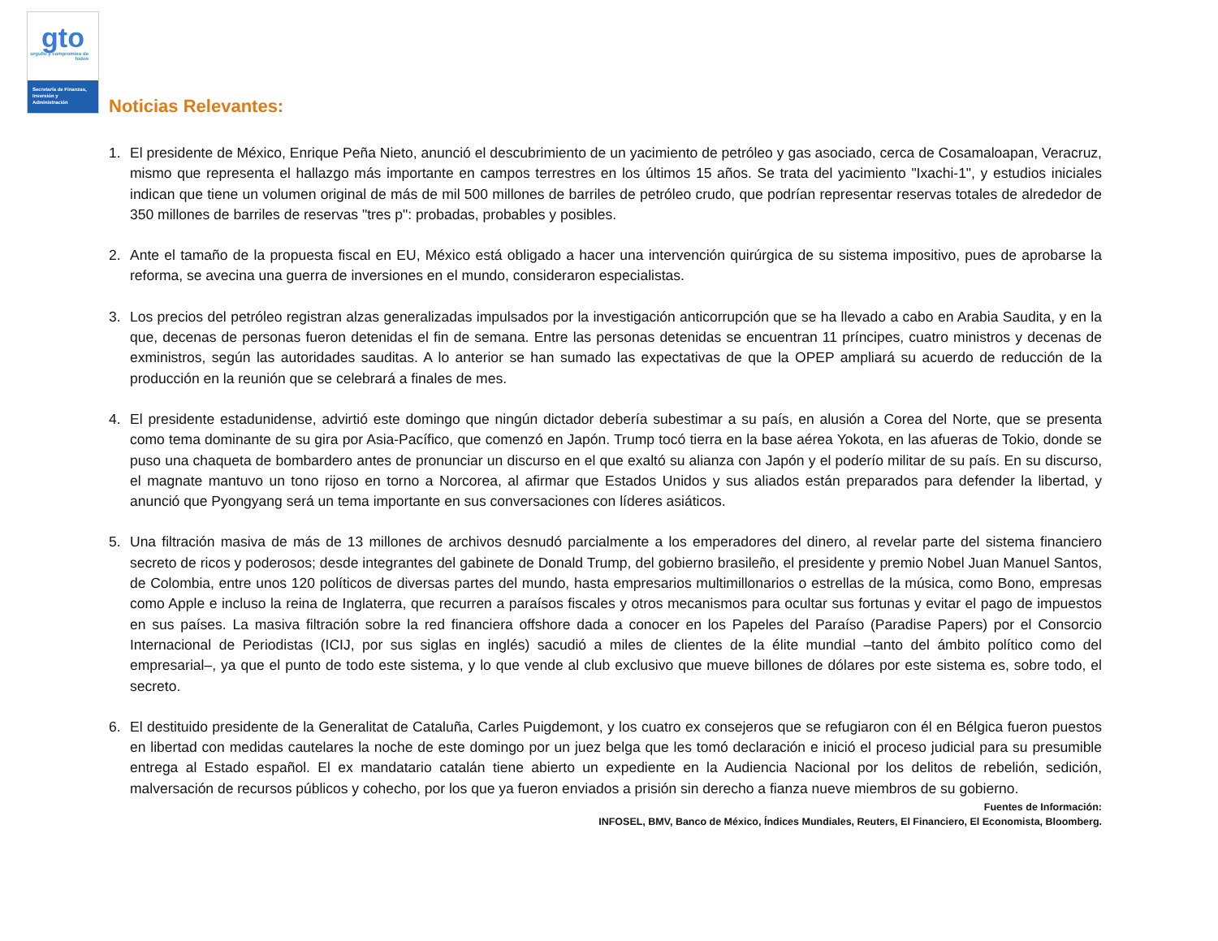gto
orgullo y compromiso de todos
Secretaría de Finanzas, Inversión y Administración
Noticias Relevantes:
1. El presidente de México, Enrique Peña Nieto, anunció el descubrimiento de un yacimiento de petróleo y gas asociado, cerca de Cosamaloapan, Veracruz, mismo que representa el hallazgo más importante en campos terrestres en los últimos 15 años. Se trata del yacimiento "Ixachi-1", y estudios iniciales indican que tiene un volumen original de más de mil 500 millones de barriles de petróleo crudo, que podrían representar reservas totales de alrededor de 350 millones de barriles de reservas "tres p": probadas, probables y posibles.
2. Ante el tamaño de la propuesta fiscal en EU, México está obligado a hacer una intervención quirúrgica de su sistema impositivo, pues de aprobarse la reforma, se avecina una guerra de inversiones en el mundo, consideraron especialistas.
3. Los precios del petróleo registran alzas generalizadas impulsados por la investigación anticorrupción que se ha llevado a cabo en Arabia Saudita, y en la que, decenas de personas fueron detenidas el fin de semana. Entre las personas detenidas se encuentran 11 príncipes, cuatro ministros y decenas de exministros, según las autoridades sauditas. A lo anterior se han sumado las expectativas de que la OPEP ampliará su acuerdo de reducción de la producción en la reunión que se celebrará a finales de mes.
4. El presidente estadunidense, advirtió este domingo que ningún dictador debería subestimar a su país, en alusión a Corea del Norte, que se presenta como tema dominante de su gira por Asia-Pacífico, que comenzó en Japón. Trump tocó tierra en la base aérea Yokota, en las afueras de Tokio, donde se puso una chaqueta de bombardero antes de pronunciar un discurso en el que exaltó su alianza con Japón y el poderío militar de su país. En su discurso, el magnate mantuvo un tono rijoso en torno a Norcorea, al afirmar que Estados Unidos y sus aliados están preparados para defender la libertad, y anunció que Pyongyang será un tema importante en sus conversaciones con líderes asiáticos.
5. Una filtración masiva de más de 13 millones de archivos desnudó parcialmente a los emperadores del dinero, al revelar parte del sistema financiero secreto de ricos y poderosos; desde integrantes del gabinete de Donald Trump, del gobierno brasileño, el presidente y premio Nobel Juan Manuel Santos, de Colombia, entre unos 120 políticos de diversas partes del mundo, hasta empresarios multimillonarios o estrellas de la música, como Bono, empresas como Apple e incluso la reina de Inglaterra, que recurren a paraísos fiscales y otros mecanismos para ocultar sus fortunas y evitar el pago de impuestos en sus países. La masiva filtración sobre la red financiera offshore dada a conocer en los Papeles del Paraíso (Paradise Papers) por el Consorcio Internacional de Periodistas (ICIJ, por sus siglas en inglés) sacudió a miles de clientes de la élite mundial –tanto del ámbito político como del empresarial–, ya que el punto de todo este sistema, y lo que vende al club exclusivo que mueve billones de dólares por este sistema es, sobre todo, el secreto.
6. El destituido presidente de la Generalitat de Cataluña, Carles Puigdemont, y los cuatro ex consejeros que se refugiaron con él en Bélgica fueron puestos en libertad con medidas cautelares la noche de este domingo por un juez belga que les tomó declaración e inició el proceso judicial para su presumible entrega al Estado español. El ex mandatario catalán tiene abierto un expediente en la Audiencia Nacional por los delitos de rebelión, sedición, malversación de recursos públicos y cohecho, por los que ya fueron enviados a prisión sin derecho a fianza nueve miembros de su gobierno.
Fuentes de Información:
INFOSEL, BMV, Banco de México, Índices Mundiales, Reuters, El Financiero, El Economista, Bloomberg.